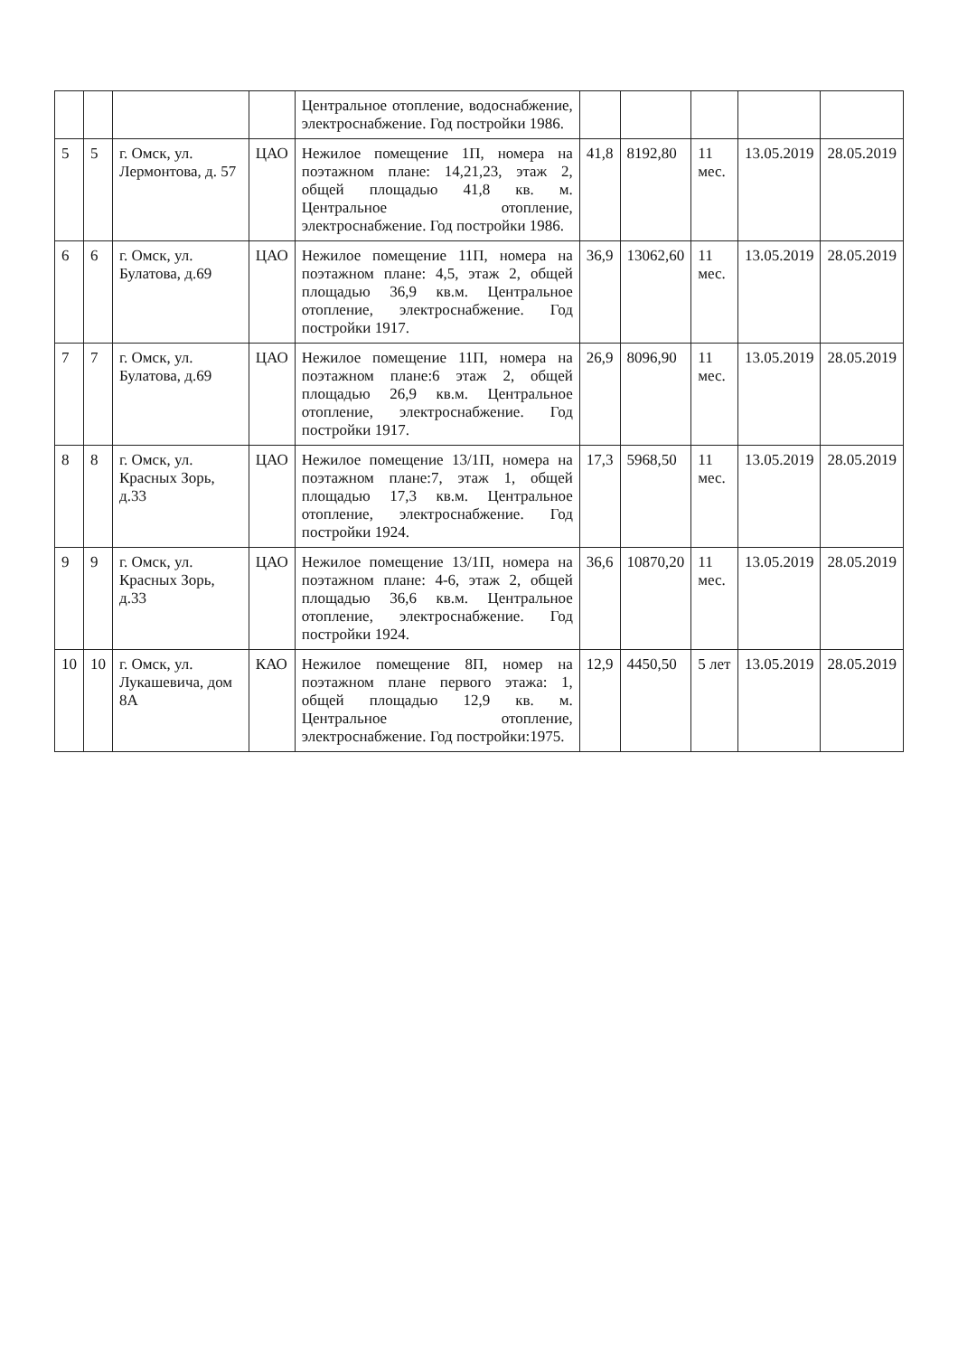| | | | | Центральное отопление, водоснабжение, электроснабжение. Год постройки 1986. | | | | | |
| 5 | 5 | г. Омск, ул. Лермонтова, д. 57 | ЦАО | Нежилое помещение 1П, номера на поэтажном плане: 14,21,23, этаж 2, общей площадью 41,8 кв. м. Центральное отопление, электроснабжение. Год постройки 1986. | 41,8 | 8192,80 | 11 мес. | 13.05.2019 | 28.05.2019 |
| 6 | 6 | г. Омск, ул. Булатова, д.69 | ЦАО | Нежилое помещение 11П, номера на поэтажном плане: 4,5, этаж 2, общей площадью 36,9 кв.м. Центральное отопление, электроснабжение. Год постройки 1917. | 36,9 | 13062,60 | 11 мес. | 13.05.2019 | 28.05.2019 |
| 7 | 7 | г. Омск, ул. Булатова, д.69 | ЦАО | Нежилое помещение 11П, номера на поэтажном плане:6 этаж 2, общей площадью 26,9 кв.м. Центральное отопление, электроснабжение. Год постройки 1917. | 26,9 | 8096,90 | 11 мес. | 13.05.2019 | 28.05.2019 |
| 8 | 8 | г. Омск, ул. Красных Зорь, д.33 | ЦАО | Нежилое помещение 13/1П, номера на поэтажном плане:7, этаж 1, общей площадью 17,3 кв.м. Центральное отопление, электроснабжение. Год постройки 1924. | 17,3 | 5968,50 | 11 мес. | 13.05.2019 | 28.05.2019 |
| 9 | 9 | г. Омск, ул. Красных Зорь, д.33 | ЦАО | Нежилое помещение 13/1П, номера на поэтажном плане: 4-6, этаж 2, общей площадью 36,6 кв.м. Центральное отопление, электроснабжение. Год постройки 1924. | 36,6 | 10870,20 | 11 мес. | 13.05.2019 | 28.05.2019 |
| 10 | 10 | г. Омск, ул. Лукашевича, дом 8А | КАО | Нежилое помещение 8П, номер на поэтажном плане первого этажа: 1, общей площадью 12,9 кв. м. Центральное отопление, электроснабжение. Год постройки:1975. | 12,9 | 4450,50 | 5 лет | 13.05.2019 | 28.05.2019 |